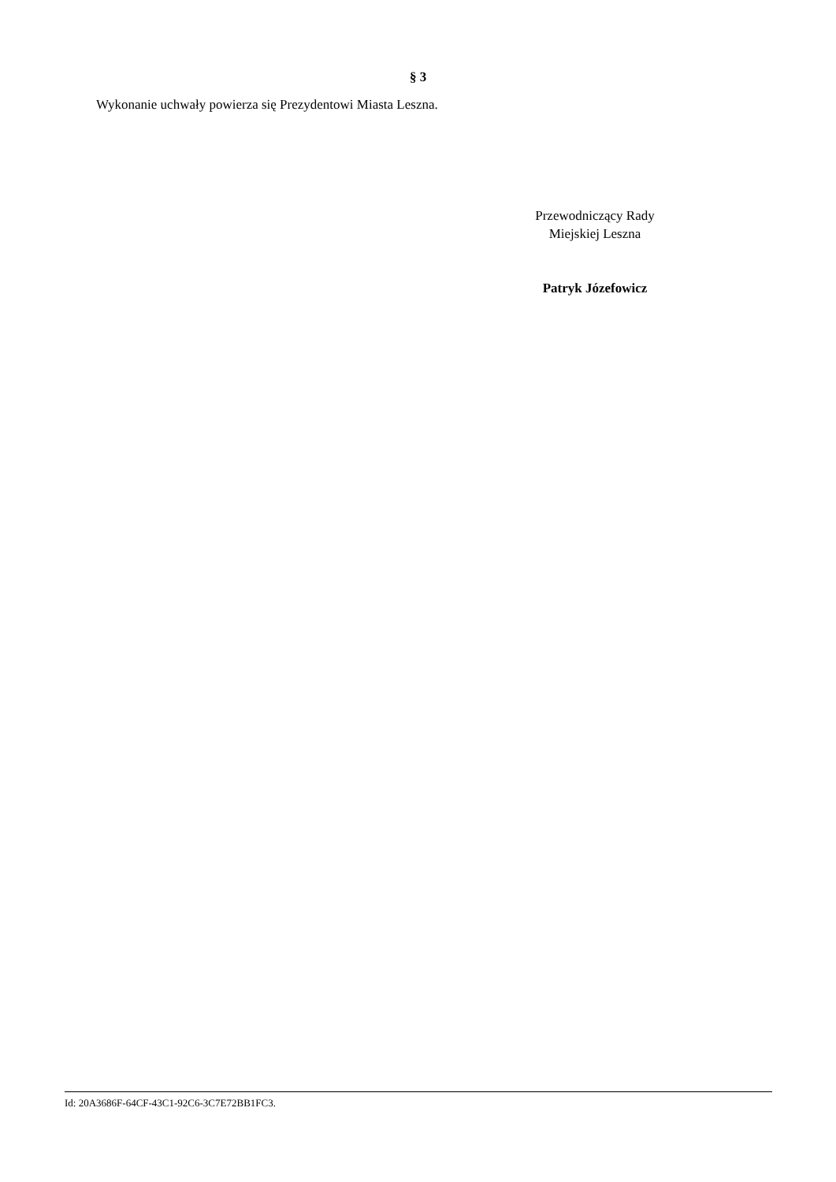§ 3
Wykonanie uchwały powierza się Prezydentowi Miasta Leszna.
Przewodniczący Rady
Miejskiej Leszna
Patryk Józefowicz
Id: 20A3686F-64CF-43C1-92C6-3C7E72BB1FC3.